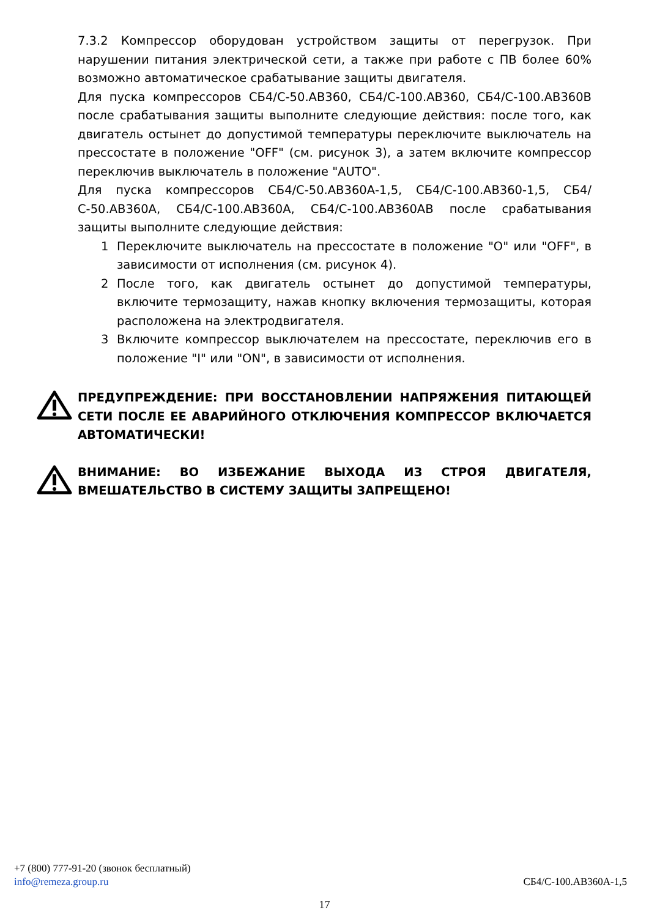7.3.2 Компрессор оборудован устройством защиты от перегрузок. При нарушении питания электрической сети, а также при работе с ПВ более 60% возможно автоматическое срабатывание защиты двигателя.
Для пуска компрессоров СБ4/С-50.АВ360, СБ4/С-100.АВ360, СБ4/С-100.АВ360В после срабатывания защиты выполните следующие действия: после того, как двигатель остынет до допустимой температуры переключите выключатель на прессостате в положение "OFF" (см. рисунок 3), а затем включите компрессор переключив выключатель в положение "AUTO".
Для пуска компрессоров СБ4/С-50.АВ360А-1,5, СБ4/С-100.АВ360-1,5, СБ4/С-50.АВ360А, СБ4/С-100.АВ360А, СБ4/С-100.АВ360АВ после срабатывания защиты выполните следующие действия:
1 Переключите выключатель на прессостате в положение "О" или "OFF", в зависимости от исполнения (см. рисунок 4).
2 После того, как двигатель остынет до допустимой температуры, включите термозащиту, нажав кнопку включения термозащиты, которая расположена на электродвигателя.
3 Включите компрессор выключателем на прессостате, переключив его в положение "I" или "ON", в зависимости от исполнения.
ПРЕДУПРЕЖДЕНИЕ: ПРИ ВОССТАНОВЛЕНИИ НАПРЯЖЕНИЯ ПИТАЮЩЕЙ СЕТИ ПОСЛЕ ЕЕ АВАРИЙНОГО ОТКЛЮЧЕНИЯ КОМПРЕССОР ВКЛЮЧАЕТСЯ АВТОМАТИЧЕСКИ!
ВНИМАНИЕ: ВО ИЗБЕЖАНИЕ ВЫХОДА ИЗ СТРОЯ ДВИГАТЕЛЯ, ВМЕШАТЕЛЬСТВО В СИСТЕМУ ЗАЩИТЫ ЗАПРЕЩЕНО!
+7 (800) 777-91-20 (звонок бесплатный)
info@remeza.group.ru СБ4/С-100.АВ360А-1,5
17